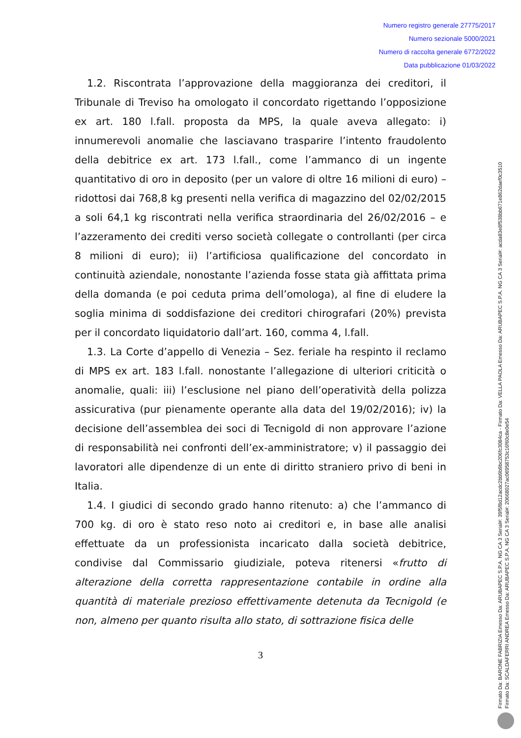Numero registro generale 27775/2017
Numero sezionale 5000/2021
Numero di raccolta generale 6772/2022
Data pubblicazione 01/03/2022
1.2. Riscontrata l’approvazione della maggioranza dei creditori, il Tribunale di Treviso ha omologato il concordato rigettando l’opposizione ex art. 180 l.fall. proposta da MPS, la quale aveva allegato: i) innumerevoli anomalie che lasciavano trasparire l’intento fraudolento della debitrice ex art. 173 l.fall., come l’ammanco di un ingente quantitativo di oro in deposito (per un valore di oltre 16 milioni di euro) – ridottosi dai 768,8 kg presenti nella verifica di magazzino del 02/02/2015 a soli 64,1 kg riscontrati nella verifica straordinaria del 26/02/2016 – e l’azzeramento dei crediti verso società collegate o controllanti (per circa 8 milioni di euro); ii) l’artificiosa qualificazione del concordato in continuità aziendale, nonostante l’azienda fosse stata già affittata prima della domanda (e poi ceduta prima dell’omologa), al fine di eludere la soglia minima di soddisfazione dei creditori chirografari (20%) prevista per il concordato liquidatorio dall’art. 160, comma 4, l.fall.
1.3. La Corte d’appello di Venezia – Sez. feriale ha respinto il reclamo di MPS ex art. 183 l.fall. nonostante l’allegazione di ulteriori criticità o anomalie, quali: iii) l’esclusione nel piano dell’operatività della polizza assicurativa (pur pienamente operante alla data del 19/02/2016); iv) la decisione dell’assemblea dei soci di Tecnigold di non approvare l’azione di responsabilità nei confronti dell’ex-amministratore; v) il passaggio dei lavoratori alle dipendenze di un ente di diritto straniero privo di beni in Italia.
1.4. I giudici di secondo grado hanno ritenuto: a) che l’ammanco di 700 kg. di oro è stato reso noto ai creditori e, in base alle analisi effettuate da un professionista incaricato dalla società debitrice, condivise dal Commissario giudiziale, poteva ritenersi «frutto di alterazione della corretta rappresentazione contabile in ordine alla quantità di materiale prezioso effettivamente detenuta da Tecnigold (e non, almeno per quanto risulta allo stato, di sottrazione fisica delle
3
Firmato Da: BARONE FABRIZIA Emesso Da: ARUBAPEC S.P.A. NG CA 3 Serial#: 39f5f8d12acdc2bb9b9bc206fc3084ca - Firmato Da: VELLA PAOLA Emesso Da: ARUBAPEC S.P.A. NG CA 3 Serial#: acda83e8f538bb671e862daef0c3510
Firmato Da: SCALDAFERRI ANDREA Emesso Da: ARUBAPEC S.P.A. NG CA 3 Serial#: 20668027ac06958753c16f60c8e0e54